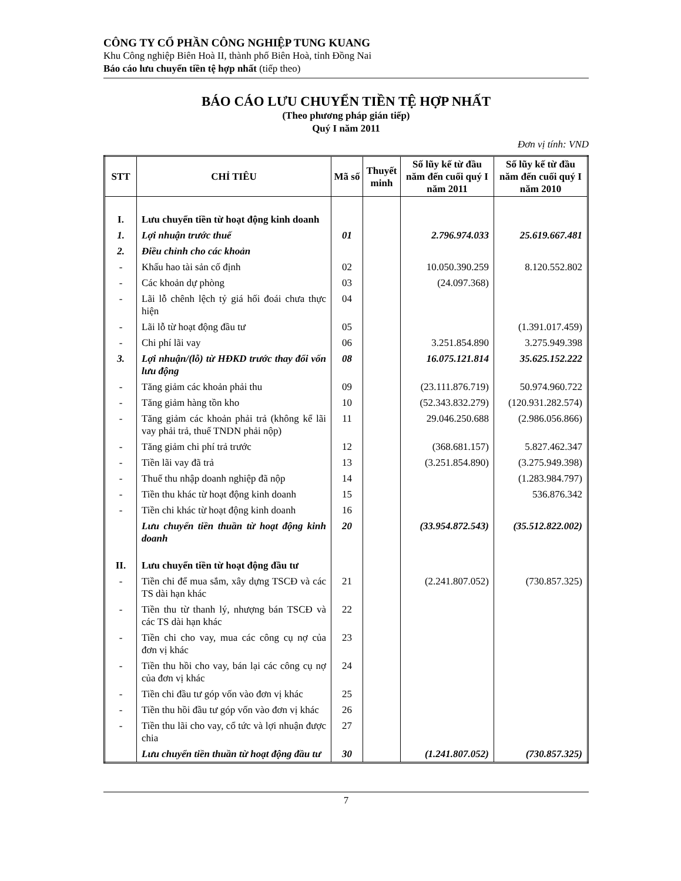CÔNG TY CỔ PHẦN CÔNG NGHIỆP TUNG KUANG
Khu Công nghiệp Biên Hoà II, thành phố Biên Hoà, tỉnh Đồng Nai
Báo cáo lưu chuyển tiền tệ hợp nhất (tiếp theo)
BÁO CÁO LƯU CHUYỂN TIỀN TỆ HỢP NHẤT
(Theo phương pháp gián tiếp)
Quý I năm 2011
Đơn vị tính: VND
| STT | CHỈ TIÊU | Mã số | Thuyết minh | Số lũy kế từ đầu năm đến cuối quý I năm 2011 | Số lũy kế từ đầu năm đến cuối quý I năm 2010 |
| --- | --- | --- | --- | --- | --- |
| I. | Lưu chuyển tiền từ hoạt động kinh doanh | | | | |
| 1. | Lợi nhuận trước thuế | 01 | | 2.796.974.033 | 25.619.667.481 |
| 2. | Điều chỉnh cho các khoản | | | | |
| - | Khấu hao tài sản cố định | 02 | | 10.050.390.259 | 8.120.552.802 |
| - | Các khoản dự phòng | 03 | | (24.097.368) | |
| - | Lãi lỗ chênh lệch tỷ giá hối đoái chưa thực hiện | 04 | | | |
| - | Lãi lỗ từ hoạt động đầu tư | 05 | | | (1.391.017.459) |
| - | Chi phí lãi vay | 06 | | 3.251.854.890 | 3.275.949.398 |
| 3. | Lợi nhuận/(lỗ) từ HĐKD trước thay đổi vốn lưu động | 08 | | 16.075.121.814 | 35.625.152.222 |
| - | Tăng giảm các khoản phải thu | 09 | | (23.111.876.719) | 50.974.960.722 |
| - | Tăng giảm hàng tồn kho | 10 | | (52.343.832.279) | (120.931.282.574) |
| - | Tăng giảm các khoản phải trả (không kể lãi vay phải trả, thuế TNDN phải nộp) | 11 | | 29.046.250.688 | (2.986.056.866) |
| - | Tăng giảm chi phí trả trước | 12 | | (368.681.157) | 5.827.462.347 |
| - | Tiền lãi vay đã trả | 13 | | (3.251.854.890) | (3.275.949.398) |
| - | Thuế thu nhập doanh nghiệp đã nộp | 14 | | | (1.283.984.797) |
| - | Tiền thu khác từ hoạt động kinh doanh | 15 | | | 536.876.342 |
| - | Tiền chi khác từ hoạt động kinh doanh | 16 | | | |
| | Lưu chuyển tiền thuần từ hoạt động kinh doanh | 20 | | (33.954.872.543) | (35.512.822.002) |
| II. | Lưu chuyển tiền từ hoạt động đầu tư | | | | |
| - | Tiền chi để mua sắm, xây dựng TSCĐ và các TS dài hạn khác | 21 | | (2.241.807.052) | (730.857.325) |
| - | Tiền thu từ thanh lý, nhượng bán TSCĐ và các TS dài hạn khác | 22 | | | |
| - | Tiền chi cho vay, mua các công cụ nợ của đơn vị khác | 23 | | | |
| - | Tiền thu hồi cho vay, bán lại các công cụ nợ của đơn vị khác | 24 | | | |
| - | Tiền chi đầu tư góp vốn vào đơn vị khác | 25 | | | |
| - | Tiền thu hồi đầu tư góp vốn vào đơn vị khác | 26 | | | |
| - | Tiền thu lãi cho vay, cổ tức và lợi nhuận được chia | 27 | | | |
| | Lưu chuyển tiền thuần từ hoạt động đầu tư | 30 | | (1.241.807.052) | (730.857.325) |
7